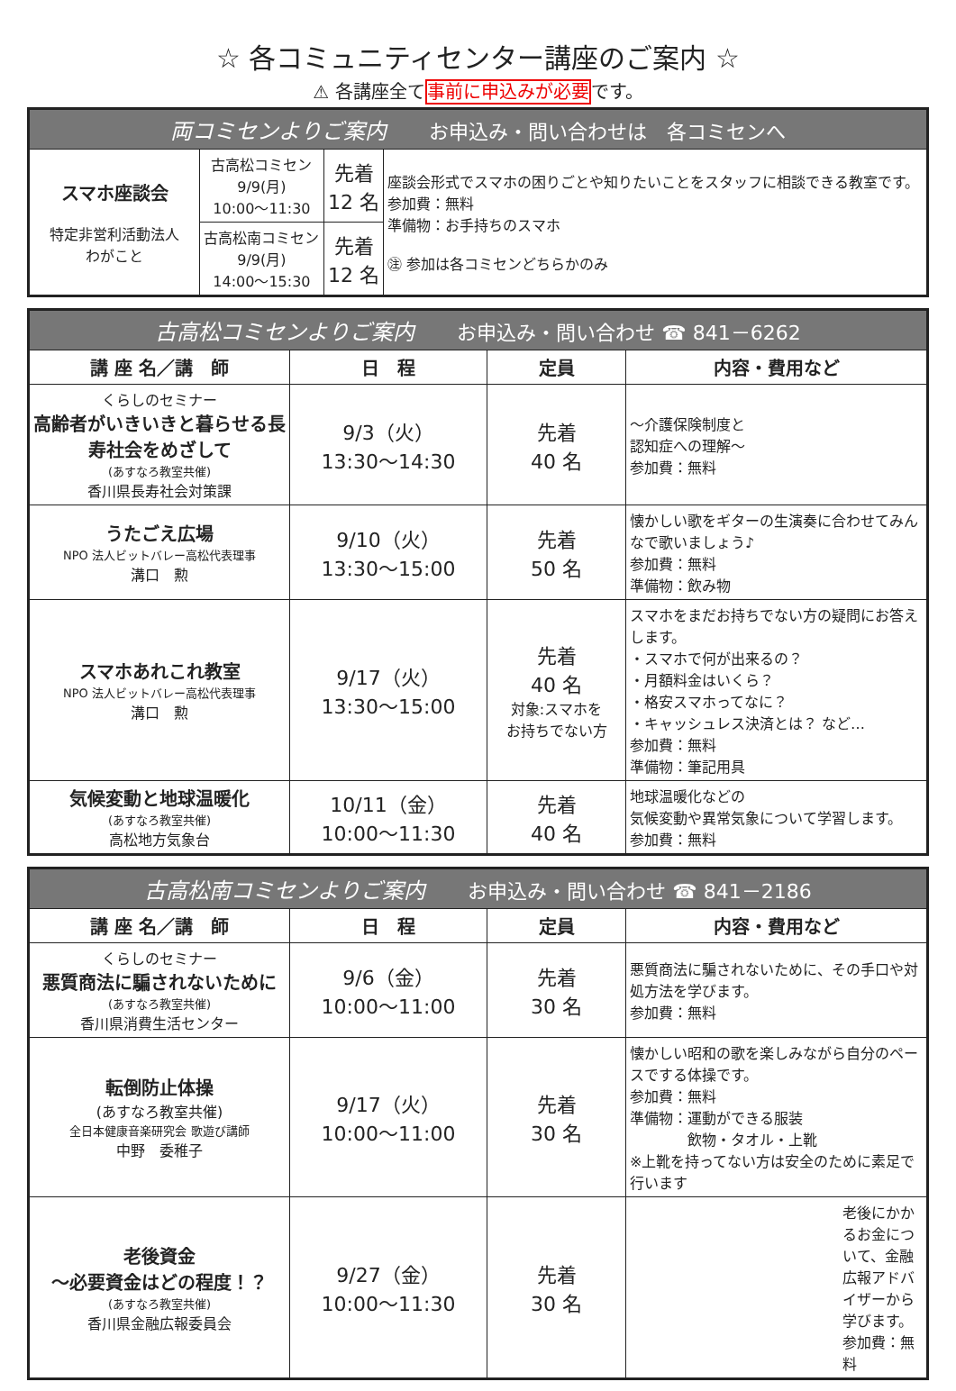☆ 各コミュニティセンター講座のご案内 ☆
⚠ 各講座全て事前に申込みが必要です。
| 両コミセンよりご案内 お申込み・問い合わせは 各コミセンへ | | | |
| スマホ座談会 特定非営利活動法人 わがこと | 古高松コミセン 9/9(月) 10:00～11:30 | 先着 12 名 | 座談会形式でスマホの困りごとや知りたいことをスタッフに相談できる教室です。 参加費：無料 準備物：お手持ちのスマホ ㊟ 参加は各コミセンどちらかのみ |
| | 古高松南コミセン 9/9(月) 14:00～15:30 | 先着 12 名 | |
| 古高松コミセンよりご案内 お申込み・問い合わせ ☎ 841－6262 | | | |
| 講 座 名／講 師 | 日 程 | 定員 | 内容・費用など |
| くらしのセミナー 高齢者がいきいきと暮らせる長寿社会をめざして (あすなろ教室共催) 香川県長寿社会対策課 | 9/3（火） 13:30～14:30 | 先着 40 名 | ～介護保険制度と 認知症への理解～ 参加費：無料 |
| うたごえ広場 NPO 法人ビットバレー高松代表理事 溝口 勲 | 9/10（火） 13:30～15:00 | 先着 50 名 | 懐かしい歌をギターの生演奏に合わせてみんなで歌いましょう♪ 参加費：無料 準備物：飲み物 |
| スマホあれこれ教室 NPO 法人ビットバレー高松代表理事 溝口 勲 | 9/17（火） 13:30～15:00 | 先着 40 名 対象:スマホを お持ちでない方 | スマホをまだお持ちでない方の疑問にお答えします。 ・スマホで何が出来るの？ ・月額料金はいくら？ ・格安スマホってなに？ ・キャッシュレス決済とは？ など… 参加費：無料 準備物：筆記用具 |
| 気候変動と地球温暖化 (あすなろ教室共催) 高松地方気象台 | 10/11（金） 10:00～11:30 | 先着 40 名 | 地球温暖化などの 気候変動や異常気象について学習します。 参加費：無料 |
| 古高松南コミセンよりご案内 お申込み・問い合わせ ☎ 841－2186 | | | |
| 講 座 名／講 師 | 日 程 | 定員 | 内容・費用など |
| くらしのセミナー 悪質商法に騙されないために (あすなろ教室共催) 香川県消費生活センター | 9/6（金） 10:00～11:00 | 先着 30 名 | 悪質商法に騙されないために、その手口や対処方法を学びます。 参加費：無料 |
| 転倒防止体操 (あすなろ教室共催) 全日本健康音楽研究会 歌遊び講師 中野 委稚子 | 9/17（火） 10:00～11:00 | 先着 30 名 | 懐かしい昭和の歌を楽しみながら自分のペースでする体操です。 参加費：無料 準備物：運動ができる服装 飲物・タオル・上靴 ※上靴を持ってない方は安全のために素足で行います |
| 老後資金 ～必要資金はどの程度！？ (あすなろ教室共催) 香川県金融広報委員会 | 9/27（金） 10:00～11:30 | 先着 30 名 | 老後にかかるお金について、金融広報アドバイザーから学びます。 参加費：無料 |